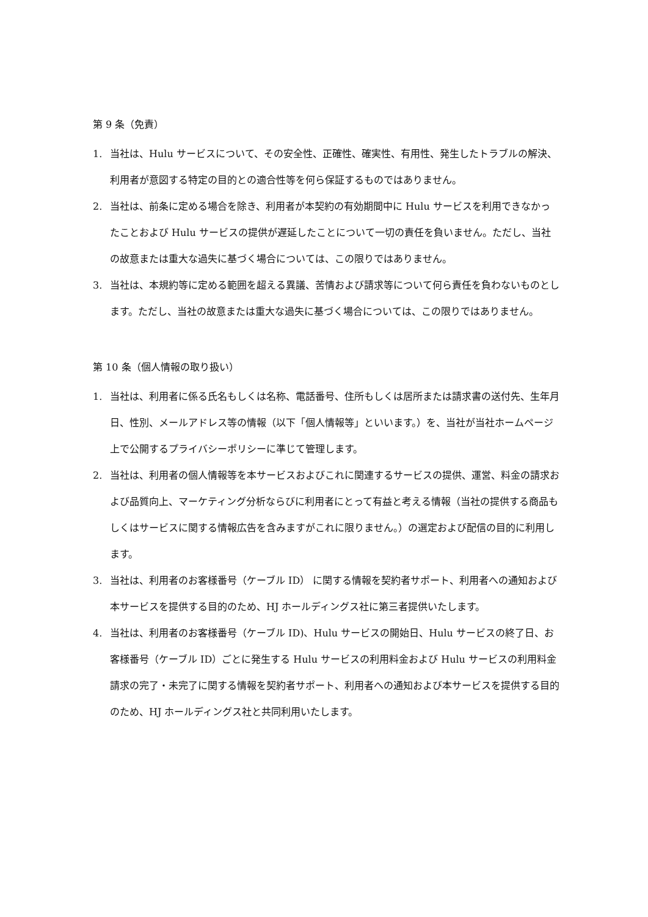第 9 条（免責）
1. 当社は、Hulu サービスについて、その安全性、正確性、確実性、有用性、発生したトラブルの解決、利用者が意図する特定の目的との適合性等を何ら保証するものではありません。
2. 当社は、前条に定める場合を除き、利用者が本契約の有効期間中に Hulu サービスを利用できなかったことおよび Hulu サービスの提供が遅延したことについて一切の責任を負いません。ただし、当社の故意または重大な過失に基づく場合については、この限りではありません。
3. 当社は、本規約等に定める範囲を超える異議、苦情および請求等について何ら責任を負わないものとします。ただし、当社の故意または重大な過失に基づく場合については、この限りではありません。
第 10 条（個人情報の取り扱い）
1. 当社は、利用者に係る氏名もしくは名称、電話番号、住所もしくは居所または請求書の送付先、生年月日、性別、メールアドレス等の情報（以下「個人情報等」といいます。）を、当社が当社ホームページ上で公開するプライバシーポリシーに準じて管理します。
2. 当社は、利用者の個人情報等を本サービスおよびこれに関連するサービスの提供、運営、料金の請求および品質向上、マーケティング分析ならびに利用者にとって有益と考える情報（当社の提供する商品もしくはサービスに関する情報広告を含みますがこれに限りません。）の選定および配信の目的に利用します。
3. 当社は、利用者のお客様番号（ケーブル ID） に関する情報を契約者サポート、利用者への通知および本サービスを提供する目的のため、HJ ホールディングス社に第三者提供いたします。
4. 当社は、利用者のお客様番号（ケーブル ID)、Hulu サービスの開始日、Hulu サービスの終了日、お客様番号（ケーブル ID）ごとに発生する Hulu サービスの利用料金および Hulu サービスの利用料金請求の完了・未完了に関する情報を契約者サポート、利用者への通知および本サービスを提供する目的のため、HJ ホールディングス社と共同利用いたします。